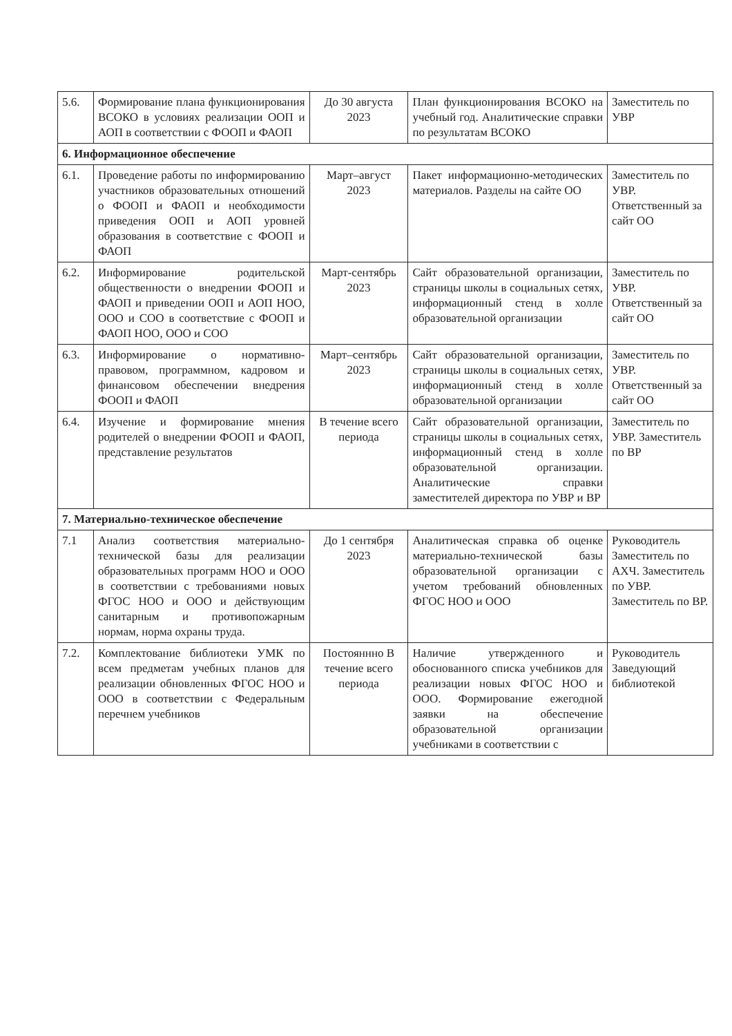| 5.6. | Формирование плана функционирования ВСОКО в условиях реализации ООП и АОП в соответствии с ФООП и ФАОП | До 30 августа 2023 | План функционирования ВСОКО на учебный год. Аналитические справки по результатам ВСОКО | Заместитель по УВР |
| 6. Информационное обеспечение | | | | |
| 6.1. | Проведение работы по информированию участников образовательных отношений о ФООП и ФАОП и необходимости приведения ООП и АОП уровней образования в соответствие с ФООП и ФАОП | Март–август 2023 | Пакет информационно-методических материалов. Разделы на сайте ОО | Заместитель по УВР. Ответственный за сайт ОО |
| 6.2. | Информирование родительской общественности о внедрении ФООП и ФАОП и приведении ООП и АОП НОО, ООО и СОО в соответствие с ФООП и ФАОП НОО, ООО и СОО | Март-сентябрь 2023 | Сайт образовательной организации, страницы школы в социальных сетях, информационный стенд в холле образовательной организации | Заместитель по УВР. Ответственный за сайт ОО |
| 6.3. | Информирование о нормативно-правовом, программном, кадровом и финансовом обеспечении внедрения ФООП и ФАОП | Март–сентябрь 2023 | Сайт образовательной организации, страницы школы в социальных сетях, информационный стенд в холле образовательной организации | Заместитель по УВР. Ответственный за сайт ОО |
| 6.4. | Изучение и формирование мнения родителей о внедрении ФООП и ФАОП, представление результатов | В течение всего периода | Сайт образовательной организации, страницы школы в социальных сетях, информационный стенд в холле образовательной организации. Аналитические справки заместителей директора по УВР и ВР | Заместитель по УВР. Заместитель по ВР |
| 7. Материально-техническое обеспечение | | | | |
| 7.1 | Анализ соответствия материально- технической базы для реализации образовательных программ НОО и ООО в соответствии с требованиями новых ФГОС НОО и ООО и действующим санитарным и противопожарным нормам, норма охраны труда. | До 1 сентября 2023 | Аналитическая справка об оценке материально-технической базы образовательной организации с учетом требований обновленных ФГОС НОО и ООО | Руководитель Заместитель по АХЧ. Заместитель по УВР. Заместитель по ВР. |
| 7.2. | Комплектование библиотеки УМК по всем предметам учебных планов для реализации обновленных ФГОС НОО и ООО в соответствии с Федеральным перечнем учебников | Постояннно В течение всего периода | Наличие утвержденного и обоснованного списка учебников для реализации новых ФГОС НОО и ООО. Формирование ежегодной заявки на обеспечение образовательной организации учебниками в соответствии с | Руководитель Заведующий библиотекой |